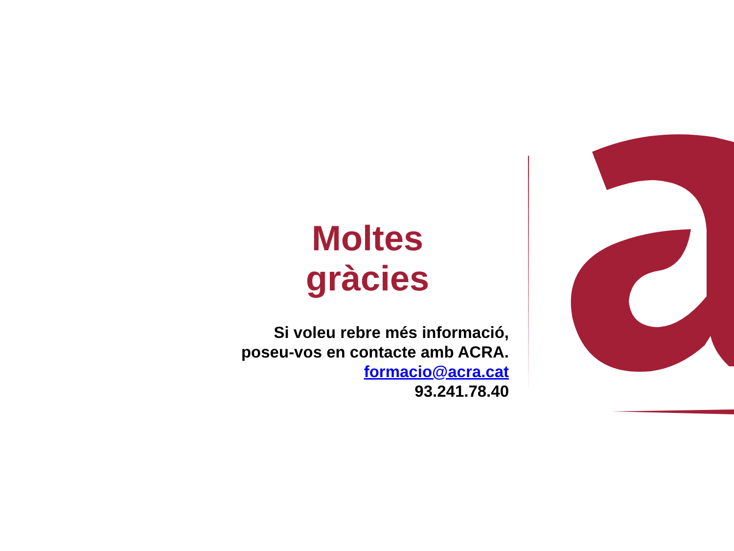Moltes gràcies
Si voleu rebre més informació,
poseu-vos en contacte amb ACRA.
formacio@acra.cat
93.241.78.40